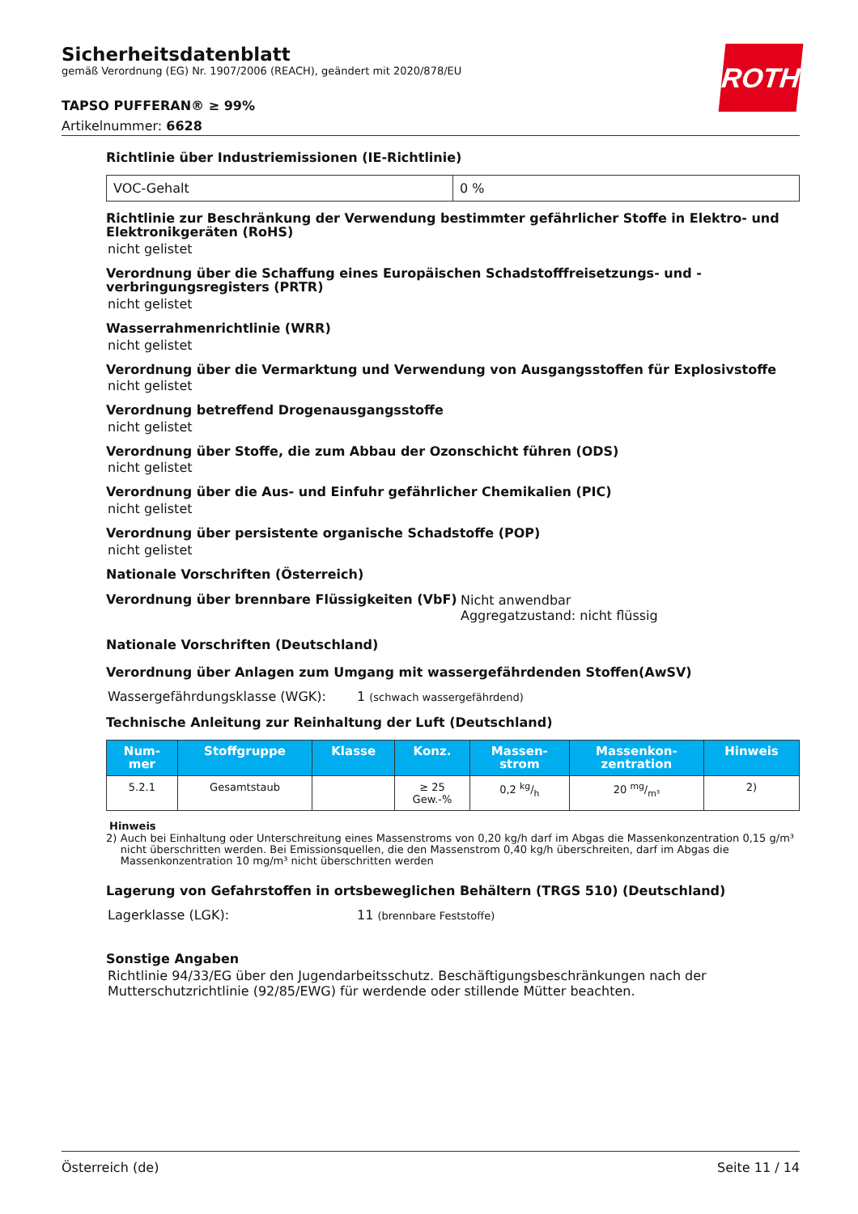ROTH
Sicherheitsdatenblatt
gemäß Verordnung (EG) Nr. 1907/2006 (REACH), geändert mit 2020/878/EU
TAPSO PUFFERAN® ≥ 99%
Artikelnummer: 6628
Richtlinie über Industriemissionen (IE-Richtlinie)
| VOC-Gehalt | 0 % |
Richtlinie zur Beschränkung der Verwendung bestimmter gefährlicher Stoffe in Elektro- und Elektronikgeräten (RoHS)
nicht gelistet
Verordnung über die Schaffung eines Europäischen Schadstofffreisetzungs- und -verbringungsregisters (PRTR)
nicht gelistet
Wasserrahmenrichtlinie (WRR)
nicht gelistet
Verordnung über die Vermarktung und Verwendung von Ausgangsstoffen für Explosivstoffe
nicht gelistet
Verordnung betreffend Drogenausgangsstoffe
nicht gelistet
Verordnung über Stoffe, die zum Abbau der Ozonschicht führen (ODS)
nicht gelistet
Verordnung über die Aus- und Einfuhr gefährlicher Chemikalien (PIC)
nicht gelistet
Verordnung über persistente organische Schadstoffe (POP)
nicht gelistet
Nationale Vorschriften (Österreich)
Verordnung über brennbare Flüssigkeiten (VbF)
Nicht anwendbar
Aggregatzustand: nicht flüssig
Nationale Vorschriften (Deutschland)
Verordnung über Anlagen zum Umgang mit wassergefährdenden Stoffen(AwSV)
Wassergefährdungsklasse (WGK): 1 (schwach wassergefährdend)
Technische Anleitung zur Reinhaltung der Luft (Deutschland)
| Num- mer | Stoffgruppe | Klasse | Konz. | Massen- strom | Massenkon- zentration | Hinweis |
| --- | --- | --- | --- | --- | --- | --- |
| 5.2.1 | Gesamtstaub | | ≥ 25 Gew.-% | 0,2 kg/h | 20 mg/m³ | 2) |
Hinweis
2) Auch bei Einhaltung oder Unterschreitung eines Massenstroms von 0,20 kg/h darf im Abgas die Massenkonzentration 0,15 g/m³ nicht überschritten werden. Bei Emissionsquellen, die den Massenstrom 0,40 kg/h überschreiten, darf im Abgas die Massenkonzentration 10 mg/m³ nicht überschritten werden
Lagerung von Gefahrstoffen in ortsbeweglichen Behältern (TRGS 510) (Deutschland)
Lagerklasse (LGK): 11 (brennbare Feststoffe)
Sonstige Angaben
Richtlinie 94/33/EG über den Jugendarbeitsschutz. Beschäftigungsbeschränkungen nach der Mutterschutzrichtlinie (92/85/EWG) für werdende oder stillende Mütter beachten.
Österreich (de) Seite 11 / 14